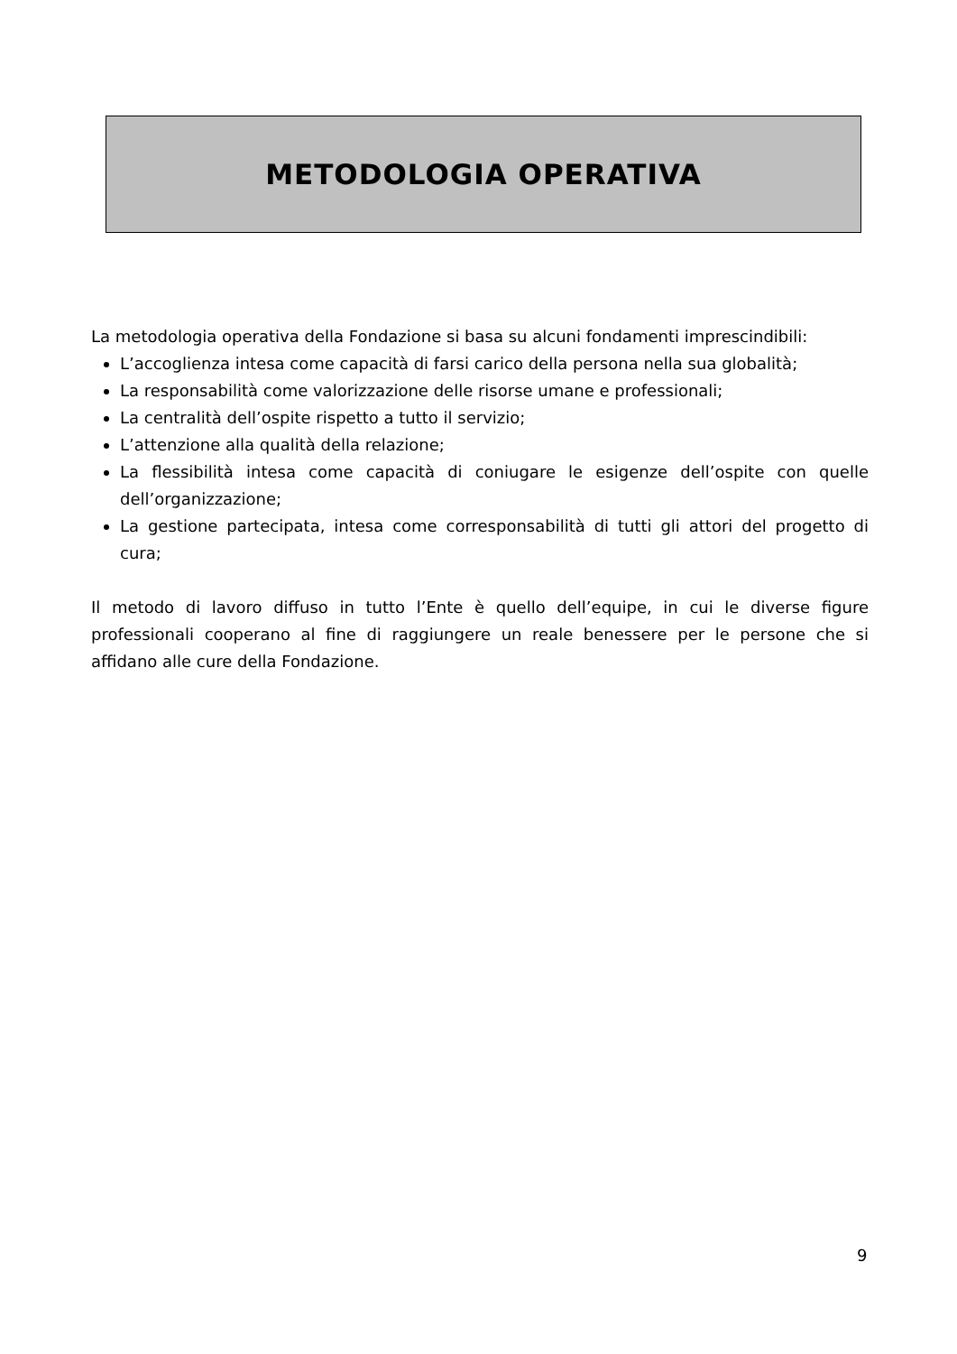METODOLOGIA OPERATIVA
La metodologia operativa della Fondazione si basa su alcuni fondamenti imprescindibili:
L’accoglienza intesa come capacità di farsi carico della persona nella sua globalità;
La responsabilità come valorizzazione delle risorse umane e professionali;
La centralità dell’ospite rispetto a tutto il servizio;
L’attenzione alla qualità della relazione;
La flessibilità intesa come capacità di coniugare le esigenze dell’ospite con quelle dell’organizzazione;
La gestione partecipata, intesa come corresponsabilità di tutti gli attori del progetto di cura;
Il metodo di lavoro diffuso in tutto l’Ente è quello dell’equipe, in cui le diverse figure professionali cooperano al fine di raggiungere un reale benessere per le persone che si affidano alle cure della Fondazione.
9